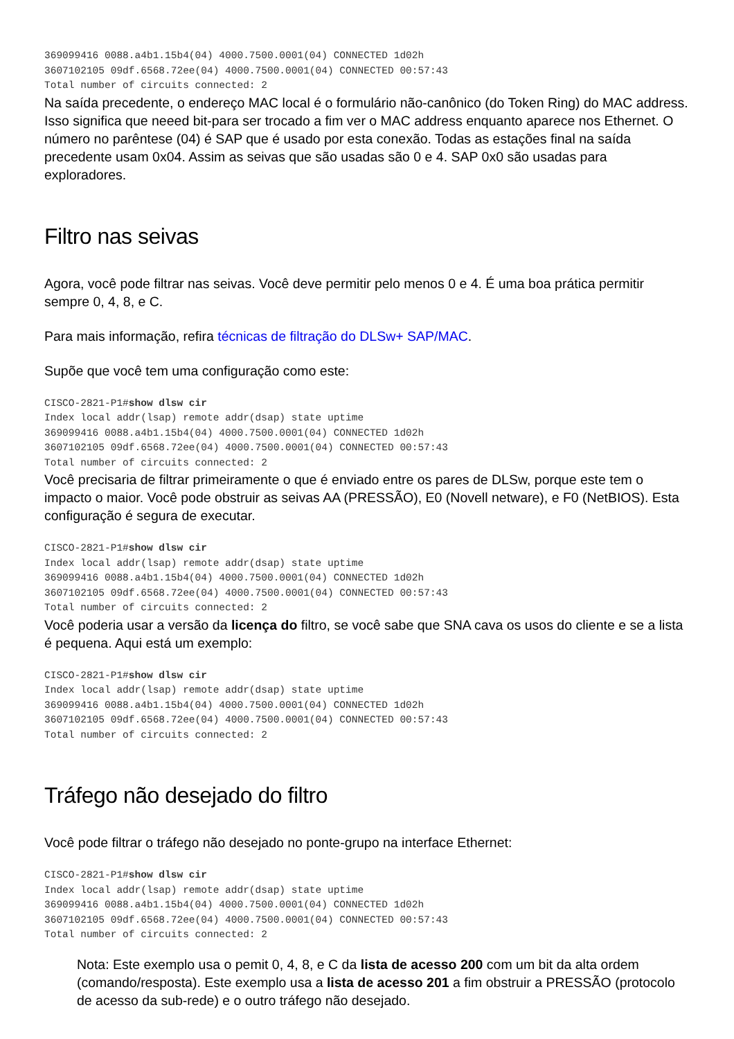369099416 0088.a4b1.15b4(04) 4000.7500.0001(04) CONNECTED 1d02h
3607102105 09df.6568.72ee(04) 4000.7500.0001(04) CONNECTED 00:57:43
Total number of circuits connected: 2
Na saída precedente, o endereço MAC local é o formulário não-canônico (do Token Ring) do MAC address. Isso significa que neeed bit-para ser trocado a fim ver o MAC address enquanto aparece nos Ethernet. O número no parêntese (04) é SAP que é usado por esta conexão. Todas as estações final na saída precedente usam 0x04. Assim as seivas que são usadas são 0 e 4. SAP 0x0 são usadas para exploradores.
Filtro nas seivas
Agora, você pode filtrar nas seivas. Você deve permitir pelo menos 0 e 4. É uma boa prática permitir sempre 0, 4, 8, e C.
Para mais informação, refira técnicas de filtração do DLSw+ SAP/MAC.
Supõe que você tem uma configuração como este:
CISCO-2821-P1#show dlsw cir
Index local addr(lsap) remote addr(dsap) state uptime
369099416 0088.a4b1.15b4(04) 4000.7500.0001(04) CONNECTED 1d02h
3607102105 09df.6568.72ee(04) 4000.7500.0001(04) CONNECTED 00:57:43
Total number of circuits connected: 2
Você precisaria de filtrar primeiramente o que é enviado entre os pares de DLSw, porque este tem o impacto o maior. Você pode obstruir as seivas AA (PRESSÃO), E0 (Novell netware), e F0 (NetBIOS). Esta configuração é segura de executar.
CISCO-2821-P1#show dlsw cir
Index local addr(lsap) remote addr(dsap) state uptime
369099416 0088.a4b1.15b4(04) 4000.7500.0001(04) CONNECTED 1d02h
3607102105 09df.6568.72ee(04) 4000.7500.0001(04) CONNECTED 00:57:43
Total number of circuits connected: 2
Você poderia usar a versão da licença do filtro, se você sabe que SNA cava os usos do cliente e se a lista é pequena. Aqui está um exemplo:
CISCO-2821-P1#show dlsw cir
Index local addr(lsap) remote addr(dsap) state uptime
369099416 0088.a4b1.15b4(04) 4000.7500.0001(04) CONNECTED 1d02h
3607102105 09df.6568.72ee(04) 4000.7500.0001(04) CONNECTED 00:57:43
Total number of circuits connected: 2
Tráfego não desejado do filtro
Você pode filtrar o tráfego não desejado no ponte-grupo na interface Ethernet:
CISCO-2821-P1#show dlsw cir
Index local addr(lsap) remote addr(dsap) state uptime
369099416 0088.a4b1.15b4(04) 4000.7500.0001(04) CONNECTED 1d02h
3607102105 09df.6568.72ee(04) 4000.7500.0001(04) CONNECTED 00:57:43
Total number of circuits connected: 2
Nota: Este exemplo usa o pemit 0, 4, 8, e C da lista de acesso 200 com um bit da alta ordem (comando/resposta). Este exemplo usa a lista de acesso 201 a fim obstruir a PRESSÃO (protocolo de acesso da sub-rede) e o outro tráfego não desejado.